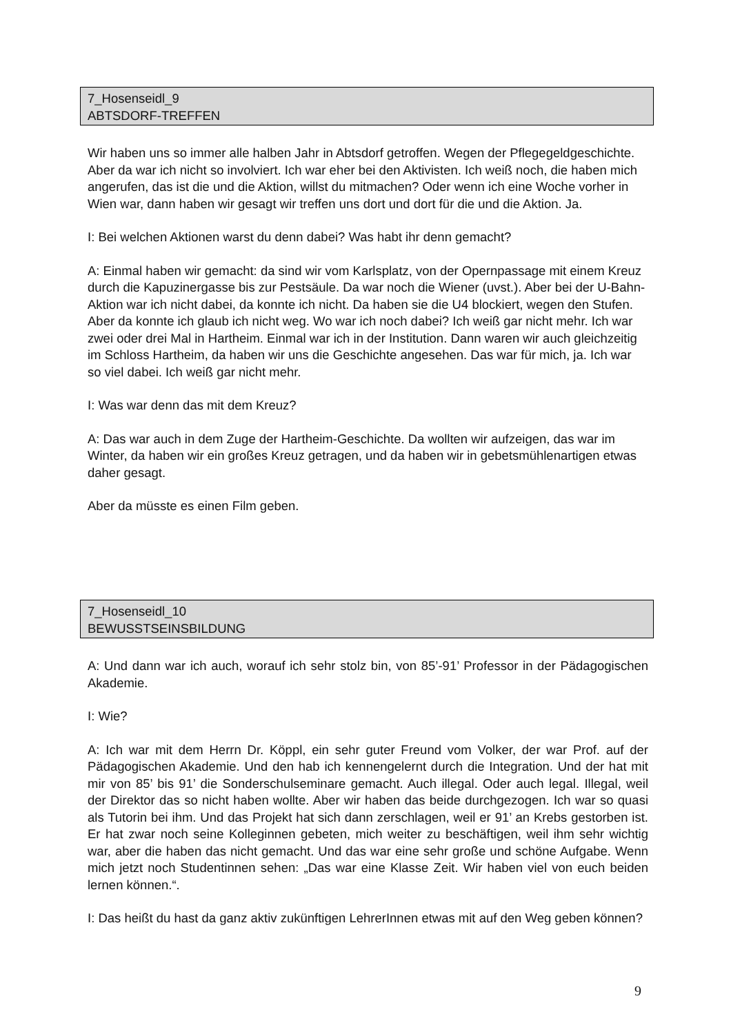7_Hosenseidl_9
ABTSDORF-TREFFEN
Wir haben uns so immer alle halben Jahr in Abtsdorf getroffen. Wegen der Pflegegeldgeschichte. Aber da war ich nicht so involviert. Ich war eher bei den Aktivisten. Ich weiß noch, die haben mich angerufen, das ist die und die Aktion, willst du mitmachen? Oder wenn ich eine Woche vorher in Wien war, dann haben wir gesagt wir treffen uns dort und dort für die und die Aktion. Ja.
I: Bei welchen Aktionen warst du denn dabei? Was habt ihr denn gemacht?
A: Einmal haben wir gemacht: da sind wir vom Karlsplatz, von der Opernpassage mit einem Kreuz durch die Kapuzinergasse bis zur Pestsäule. Da war noch die Wiener (uvst.). Aber bei der U-Bahn-Aktion war ich nicht dabei, da konnte ich nicht. Da haben sie die U4 blockiert, wegen den Stufen. Aber da konnte ich glaub ich nicht weg. Wo war ich noch dabei? Ich weiß gar nicht mehr. Ich war zwei oder drei Mal in Hartheim. Einmal war ich in der Institution. Dann waren wir auch gleichzeitig im Schloss Hartheim, da haben wir uns die Geschichte angesehen. Das war für mich, ja. Ich war so viel dabei. Ich weiß gar nicht mehr.
I: Was war denn das mit dem Kreuz?
A: Das war auch in dem Zuge der Hartheim-Geschichte. Da wollten wir aufzeigen, das war im Winter, da haben wir ein großes Kreuz getragen, und da haben wir in gebetsmühlenartigen etwas daher gesagt.
Aber da müsste es einen Film geben.
7_Hosenseidl_10
BEWUSSTSEINSBILDUNG
A: Und dann war ich auch, worauf ich sehr stolz bin, von 85’-91’ Professor in der Pädagogischen Akademie.
I: Wie?
A: Ich war mit dem Herrn Dr. Köppl, ein sehr guter Freund vom Volker, der war Prof. auf der Pädagogischen Akademie. Und den hab ich kennengelernt durch die Integration. Und der hat mit mir von 85’ bis 91’ die Sonderschulseminare gemacht. Auch illegal. Oder auch legal. Illegal, weil der Direktor das so nicht haben wollte. Aber wir haben das beide durchgezogen. Ich war so quasi als Tutorin bei ihm. Und das Projekt hat sich dann zerschlagen, weil er 91’ an Krebs gestorben ist. Er hat zwar noch seine Kolleginnen gebeten, mich weiter zu beschäftigen, weil ihm sehr wichtig war, aber die haben das nicht gemacht. Und das war eine sehr große und schöne Aufgabe. Wenn mich jetzt noch Studentinnen sehen: „Das war eine Klasse Zeit. Wir haben viel von euch beiden lernen können.“.
I: Das heißt du hast da ganz aktiv zukünftigen LehrerInnen etwas mit auf den Weg geben können?
9